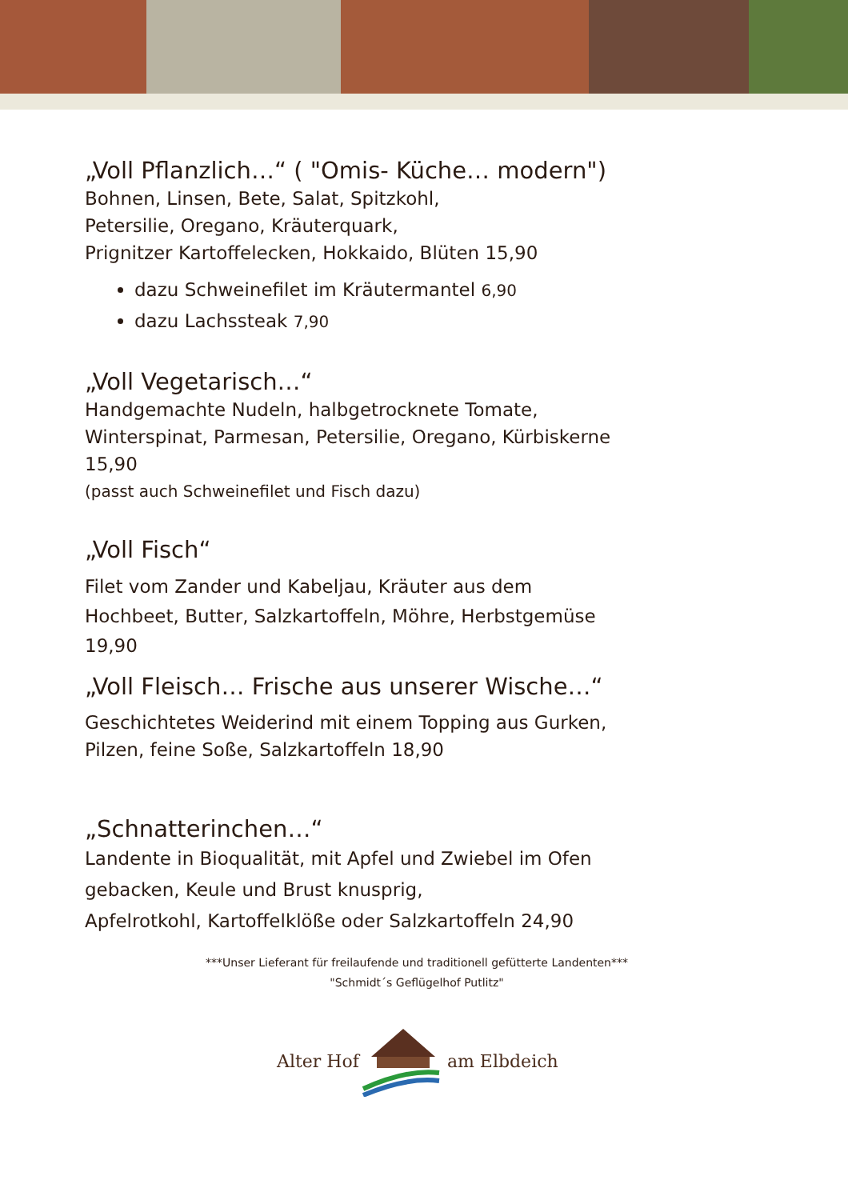„Voll Pflanzlich…“ ( "Omis- Küche… modern")
Bohnen, Linsen, Bete, Salat, Spitzkohl,
Petersilie, Oregano, Kräuterquark,
Prignitzer Kartoffelecken, Hokkaido, Blüten 15,90
dazu Schweinefilet im Kräutermantel 6,90
dazu Lachssteak 7,90
„Voll Vegetarisch…“
Handgemachte Nudeln, halbgetrocknete Tomate,
Winterspinat, Parmesan, Petersilie, Oregano, Kürbiskerne
15,90
(passt auch Schweinefilet und Fisch dazu)
„Voll Fisch“
Filet vom Zander und Kabeljau, Kräuter aus dem
Hochbeet, Butter, Salzkartoffeln, Möhre, Herbstgemüse
19,90
„Voll Fleisch… Frische aus unserer Wische…“
Geschichtetes Weiderind mit einem Topping aus Gurken,
Pilzen, feine Soße, Salzkartoffeln 18,90
„Schnatterinchen…“
Landente in Bioqualität, mit Apfel und Zwiebel im Ofen
gebacken, Keule und Brust knusprig,
Apfelrotkohl, Kartoffelklöße oder Salzkartoffeln 24,90
***Unser Lieferant für freilaufende und traditionell gefütterte Landenten***
"Schmidt´s Geflügelhof Putlitz"
Alter Hof am Elbdeich